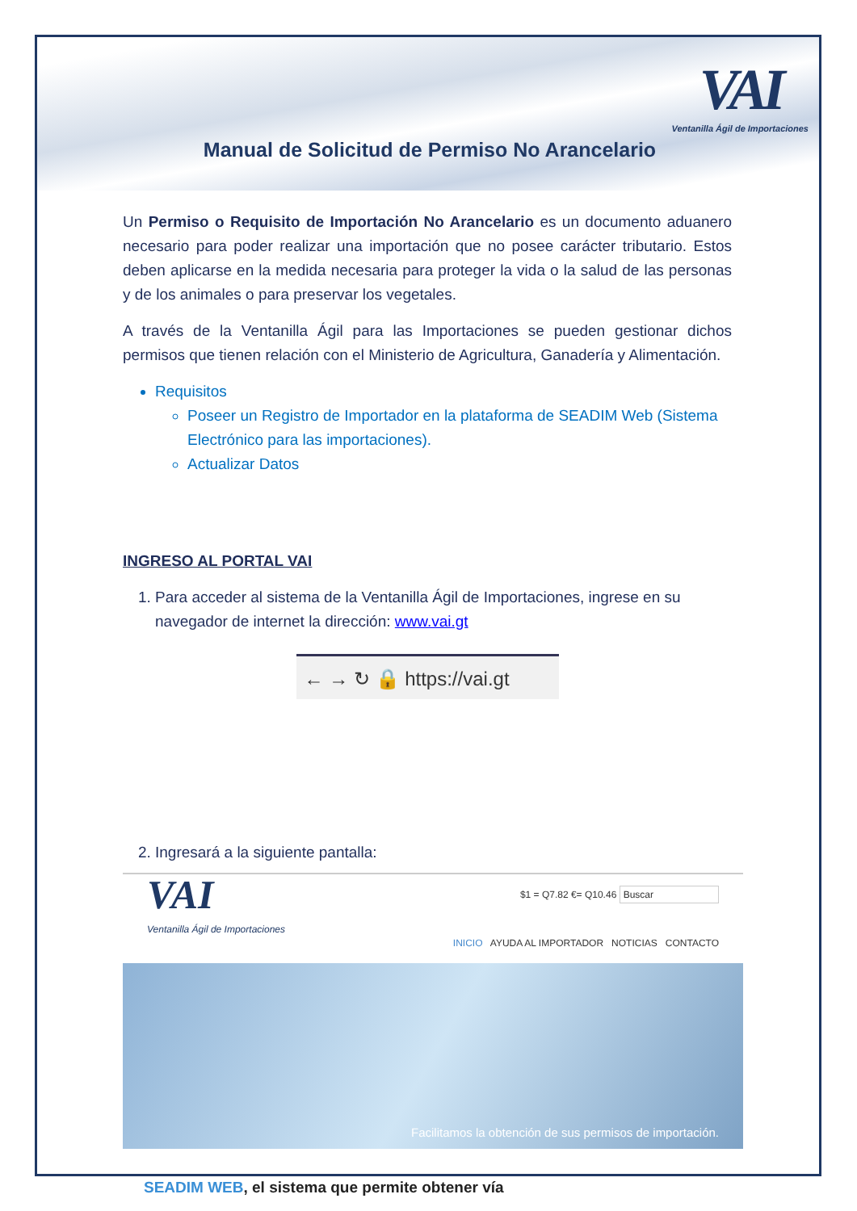VAI
Ventanilla Ágil de Importaciones
Manual de Solicitud de Permiso No Arancelario
Un Permiso o Requisito de Importación No Arancelario es un documento aduanero necesario para poder realizar una importación que no posee carácter tributario. Estos deben aplicarse en la medida necesaria para proteger la vida o la salud de las personas y de los animales o para preservar los vegetales.
A través de la Ventanilla Ágil para las Importaciones se pueden gestionar dichos permisos que tienen relación con el Ministerio de Agricultura, Ganadería y Alimentación.
Requisitos
Poseer un Registro de Importador en la plataforma de SEADIM Web (Sistema Electrónico para las importaciones).
Actualizar Datos
INGRESO AL PORTAL VAI
1. Para acceder al sistema de la Ventanilla Ágil de Importaciones, ingrese en su navegador de internet la dirección: www.vai.gt
← → ↻ 🔒 https://vai.gt
2. Ingresará a la siguiente pantalla:
VAI
Ventanilla Ágil de Importaciones
$1 = Q7.82 €= Q10.46 Buscar
INICIO AYUDA AL IMPORTADOR NOTICIAS CONTACTO
Facilitamos la obtención de sus permisos de importación.
SEADIM WEB, el sistema que permite obtener vía